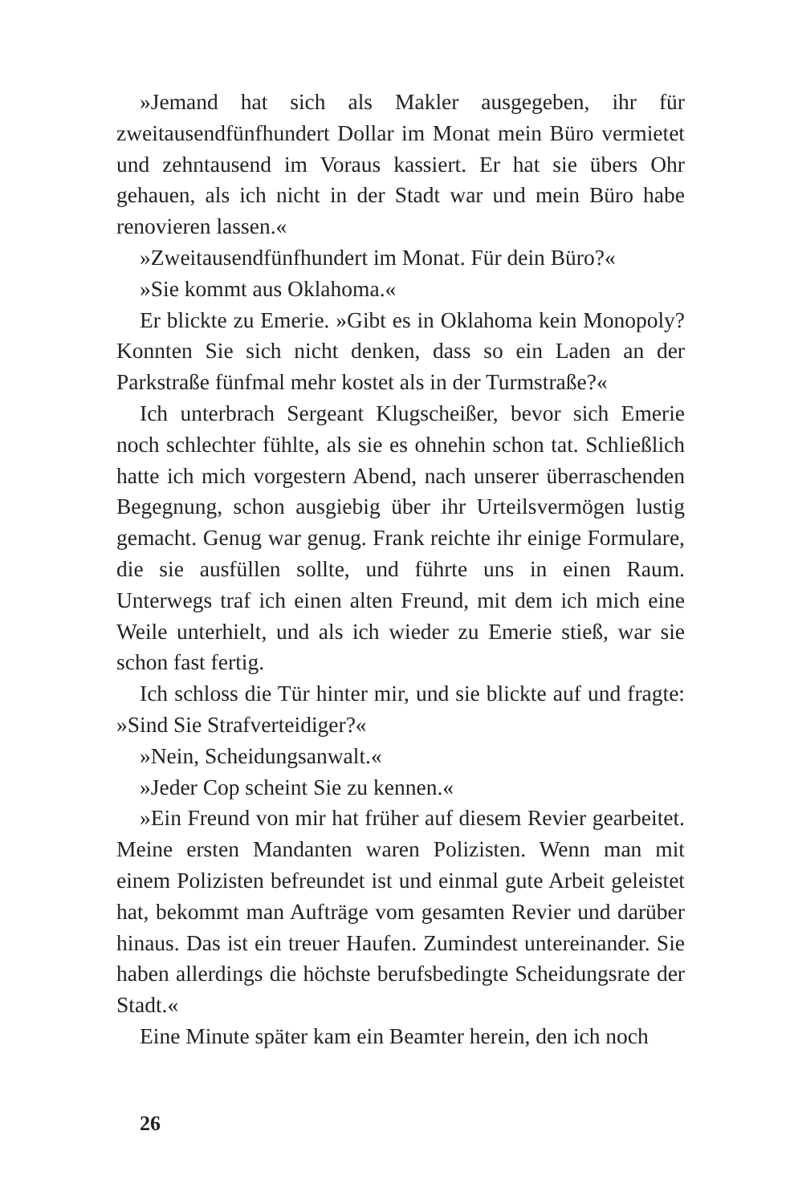»Jemand hat sich als Makler ausgegeben, ihr für zweitausendfünfhundert Dollar im Monat mein Büro vermietet und zehntausend im Voraus kassiert. Er hat sie übers Ohr gehauen, als ich nicht in der Stadt war und mein Büro habe renovieren lassen.«
»Zweitausendfünfhundert im Monat. Für dein Büro?«
»Sie kommt aus Oklahoma.«
Er blickte zu Emerie. »Gibt es in Oklahoma kein Monopoly? Konnten Sie sich nicht denken, dass so ein Laden an der Parkstraße fünfmal mehr kostet als in der Turmstraße?«
Ich unterbrach Sergeant Klugscheißer, bevor sich Emerie noch schlechter fühlte, als sie es ohnehin schon tat. Schließlich hatte ich mich vorgestern Abend, nach unserer überraschenden Begegnung, schon ausgiebig über ihr Urteilsvermögen lustig gemacht. Genug war genug. Frank reichte ihr einige Formulare, die sie ausfüllen sollte, und führte uns in einen Raum. Unterwegs traf ich einen alten Freund, mit dem ich mich eine Weile unterhielt, und als ich wieder zu Emerie stieß, war sie schon fast fertig.
Ich schloss die Tür hinter mir, und sie blickte auf und fragte: »Sind Sie Strafverteidiger?«
»Nein, Scheidungsanwalt.«
»Jeder Cop scheint Sie zu kennen.«
»Ein Freund von mir hat früher auf diesem Revier gearbeitet. Meine ersten Mandanten waren Polizisten. Wenn man mit einem Polizisten befreundet ist und einmal gute Arbeit geleistet hat, bekommt man Aufträge vom gesamten Revier und darüber hinaus. Das ist ein treuer Haufen. Zumindest untereinander. Sie haben allerdings die höchste berufsbedingte Scheidungsrate der Stadt.«
Eine Minute später kam ein Beamter herein, den ich noch
26